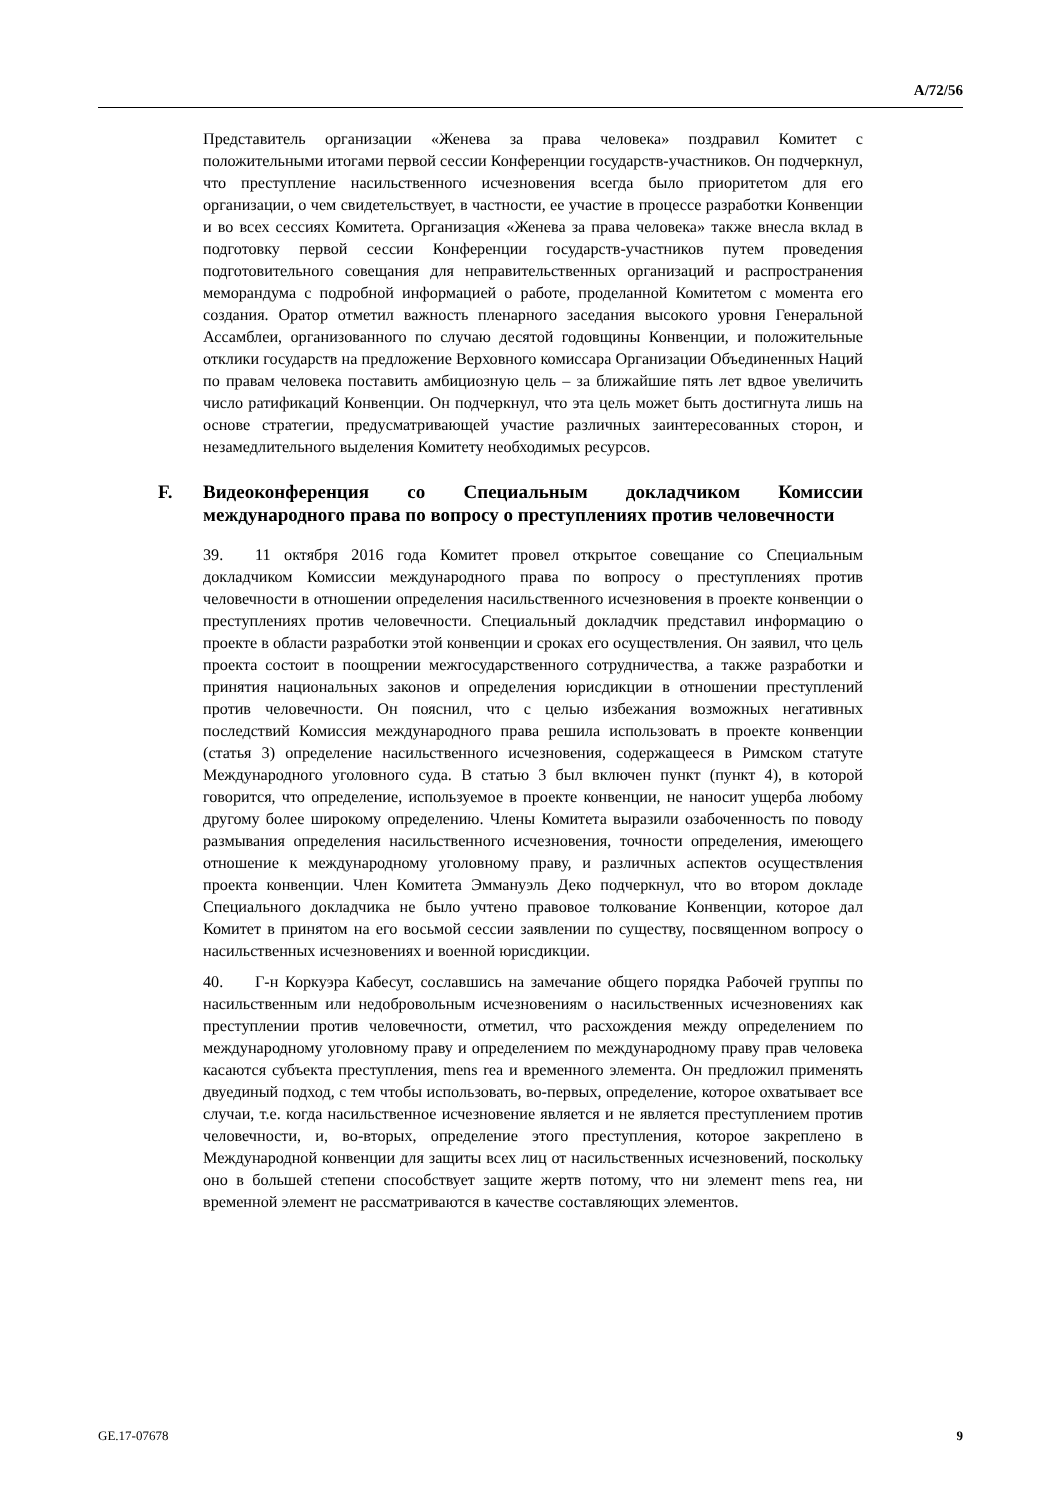A/72/56
Представитель организации «Женева за права человека» поздравил Комитет с положительными итогами первой сессии Конференции государств-участников. Он подчеркнул, что преступление насильственного исчезновения всегда было приоритетом для его организации, о чем свидетельствует, в частности, ее участие в процессе разработки Конвенции и во всех сессиях Комитета. Организация «Женева за права человека» также внесла вклад в подготовку первой сессии Конференции государств-участников путем проведения подготовительного совещания для неправительственных организаций и распространения меморандума с подробной информацией о работе, проделанной Комитетом с момента его создания. Оратор отметил важность пленарного заседания высокого уровня Генеральной Ассамблеи, организованного по случаю десятой годовщины Конвенции, и положительные отклики государств на предложение Верховного комиссара Организации Объединенных Наций по правам человека поставить амбициозную цель – за ближайшие пять лет вдвое увеличить число ратификаций Конвенции. Он подчеркнул, что эта цель может быть достигнута лишь на основе стратегии, предусматривающей участие различных заинтересованных сторон, и незамедлительного выделения Комитету необходимых ресурсов.
F. Видеоконференция со Специальным докладчиком Комиссии международного права по вопросу о преступлениях против человечности
39. 11 октября 2016 года Комитет провел открытое совещание со Специальным докладчиком Комиссии международного права по вопросу о преступлениях против человечности в отношении определения насильственного исчезновения в проекте конвенции о преступлениях против человечности. Специальный докладчик представил информацию о проекте в области разработки этой конвенции и сроках его осуществления. Он заявил, что цель проекта состоит в поощрении межгосударственного сотрудничества, а также разработки и принятия национальных законов и определения юрисдикции в отношении преступлений против человечности. Он пояснил, что с целью избежания возможных негативных последствий Комиссия международного права решила использовать в проекте конвенции (статья 3) определение насильственного исчезновения, содержащееся в Римском статуте Международного уголовного суда. В статью 3 был включен пункт (пункт 4), в которой говорится, что определение, используемое в проекте конвенции, не наносит ущерба любому другому более широкому определению. Члены Комитета выразили озабоченность по поводу размывания определения насильственного исчезновения, точности определения, имеющего отношение к международному уголовному праву, и различных аспектов осуществления проекта конвенции. Член Комитета Эммануэль Деко подчеркнул, что во втором докладе Специального докладчика не было учтено правовое толкование Конвенции, которое дал Комитет в принятом на его восьмой сессии заявлении по существу, посвященном вопросу о насильственных исчезновениях и военной юрисдикции.
40. Г-н Коркуэра Кабесут, сославшись на замечание общего порядка Рабочей группы по насильственным или недобровольным исчезновениям о насильственных исчезновениях как преступлении против человечности, отметил, что расхождения между определением по международному уголовному праву и определением по международному праву прав человека касаются субъекта преступления, mens rea и временного элемента. Он предложил применять двуединый подход, с тем чтобы использовать, во-первых, определение, которое охватывает все случаи, т.е. когда насильственное исчезновение является и не является преступлением против человечности, и, во-вторых, определение этого преступления, которое закреплено в Международной конвенции для защиты всех лиц от насильственных исчезновений, поскольку оно в большей степени способствует защите жертв потому, что ни элемент mens rea, ни временной элемент не рассматриваются в качестве составляющих элементов.
GE.17-07678 9